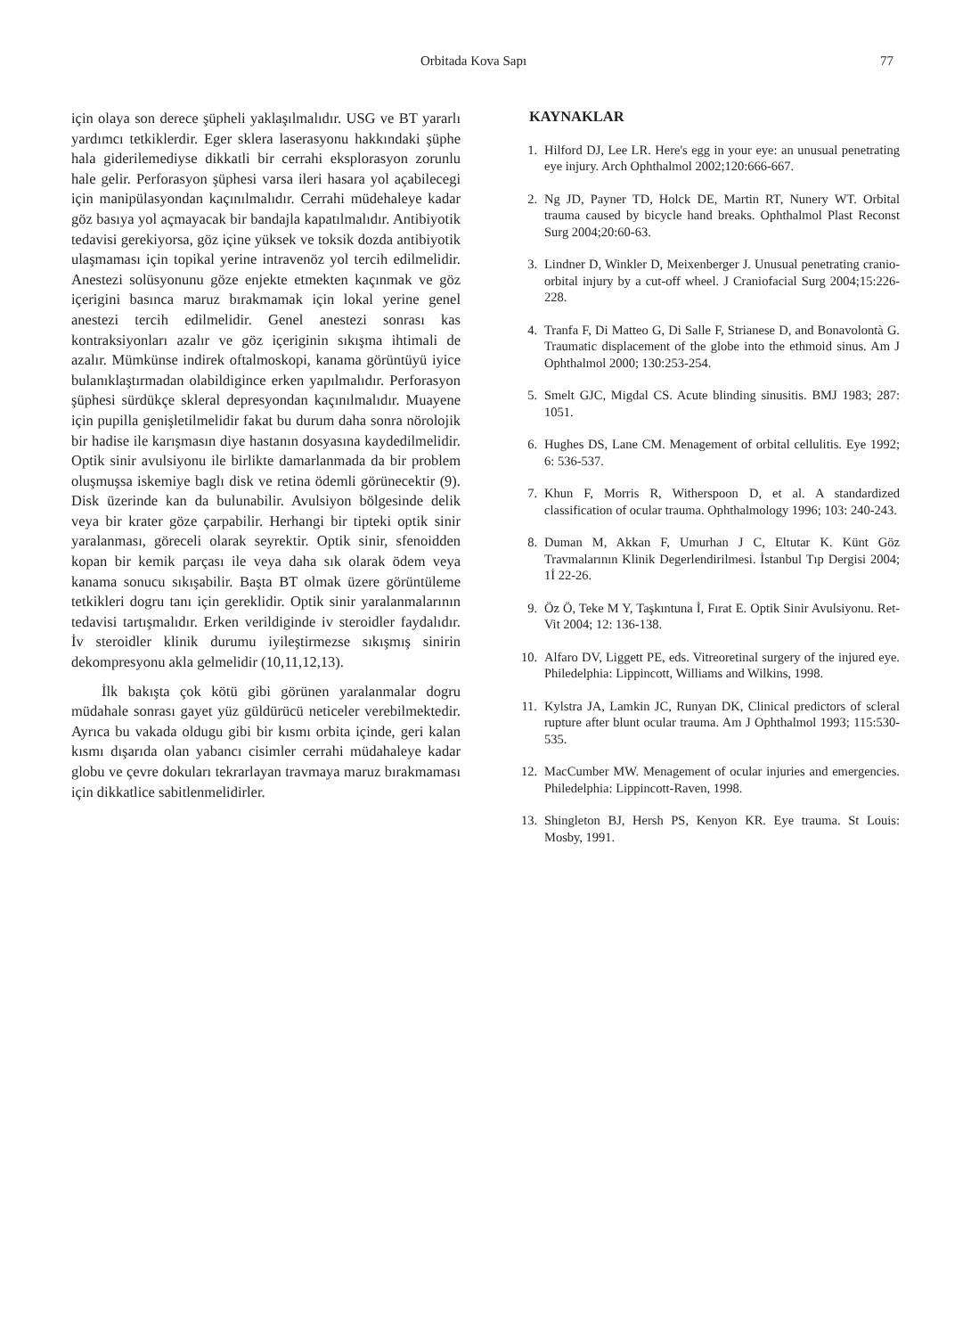Orbitada Kova Sapı 77
için olaya son derece şüpheli yaklaşılmalıdır. USG ve BT yararlı yardımcı tetkiklerdir. Eger sklera laserasyonu hakkındaki şüphe hala giderilemediyse dikkatli bir cerrahi eksplorasyon zorunlu hale gelir. Perforasyon şüphesi varsa ileri hasara yol açabilecegi için manipülasyondan kaçınılmalıdır. Cerrahi müdehaleye kadar göz basıya yol açmayacak bir bandajla kapatılmalıdır. Antibiyotik tedavisi gerekiyorsa, göz içine yüksek ve toksik dozda antibiyotik ulaşmaması için topikal yerine intravenöz yol tercih edilmelidir. Anestezi solüsyonunu göze enjekte etmekten kaçınmak ve göz içerigini basınca maruz bırakmamak için lokal yerine genel anestezi tercih edilmelidir. Genel anestezi sonrası kas kontraksiyonları azalır ve göz içeriginin sıkışma ihtimali de azalır. Mümkünse indirek oftalmoskopi, kanama görüntüyü iyice bulanıklaştırmadan olabildigince erken yapılmalıdır. Perforasyon şüphesi sürdükçe skleral depresyondan kaçınılmalıdır. Muayene için pupilla genişletilmelidir fakat bu durum daha sonra nörolojik bir hadise ile karışmasın diye hastanın dosyasına kaydedilmelidir. Optik sinir avulsiyonu ile birlikte damarlanmada da bir problem oluşmuşsa iskemiye baglı disk ve retina ödemli görünecektir (9). Disk üzerinde kan da bulunabilir. Avulsiyon bölgesinde delik veya bir krater göze çarpabilir. Herhangi bir tipteki optik sinir yaralanması, göreceli olarak seyrektir. Optik sinir, sfenoidden kopan bir kemik parçası ile veya daha sık olarak ödem veya kanama sonucu sıkışabilir. Başta BT olmak üzere görüntüleme tetkikleri dogru tanı için gereklidir. Optik sinir yaralanmalarının tedavisi tartışmalıdır. Erken verildiginde iv steroidler faydalıdır. İv steroidler klinik durumu iyileştirmezse sıkışmış sinirin dekompresyonu akla gelmelidir (10,11,12,13).
İlk bakışta çok kötü gibi görünen yaralanmalar dogru müdahale sonrası gayet yüz güldürücü neticeler verebilmektedir. Ayrıca bu vakada oldugu gibi bir kısmı orbita içinde, geri kalan kısmı dışarıda olan yabancı cisimler cerrahi müdahaleye kadar globu ve çevre dokuları tekrarlayan travmaya maruz bırakmaması için dikkatlice sabitlenmelidirler.
KAYNAKLAR
1. Hilford DJ, Lee LR. Here's egg in your eye: an unusual penetrating eye injury. Arch Ophthalmol 2002;120:666-667.
2. Ng JD, Payner TD, Holck DE, Martin RT, Nunery WT. Orbital trauma caused by bicycle hand breaks. Ophthalmol Plast Reconst Surg 2004;20:60-63.
3. Lindner D, Winkler D, Meixenberger J. Unusual penetrating cranio-orbital injury by a cut-off wheel. J Craniofacial Surg 2004;15:226-228.
4. Tranfa F, Di Matteo G, Di Salle F, Strianese D, and Bonavolontà G. Traumatic displacement of the globe into the ethmoid sinus. Am J Ophthalmol 2000; 130:253-254.
5. Smelt GJC, Migdal CS. Acute blinding sinusitis. BMJ 1983; 287: 1051.
6. Hughes DS, Lane CM. Menagement of orbital cellulitis. Eye 1992; 6: 536-537.
7. Khun F, Morris R, Witherspoon D, et al. A standardized classification of ocular trauma. Ophthalmology 1996; 103: 240-243.
8. Duman M, Akkan F, Umurhan J C, Eltutar K. Künt Göz Travmalarının Klinik Degerlendirilmesi. İstanbul Tıp Dergisi 2004; 1İ 22-26.
9. Öz Ö, Teke M Y, Taşkıntuna İ, Fırat E. Optik Sinir Avulsiyonu. Ret-Vit 2004; 12: 136-138.
10. Alfaro DV, Liggett PE, eds. Vitreoretinal surgery of the injured eye. Philedelphia: Lippincott, Williams and Wilkins, 1998.
11. Kylstra JA, Lamkin JC, Runyan DK, Clinical predictors of scleral rupture after blunt ocular trauma. Am J Ophthalmol 1993; 115:530-535.
12. MacCumber MW. Menagement of ocular injuries and emergencies. Philedelphia: Lippincott-Raven, 1998.
13. Shingleton BJ, Hersh PS, Kenyon KR. Eye trauma. St Louis: Mosby, 1991.